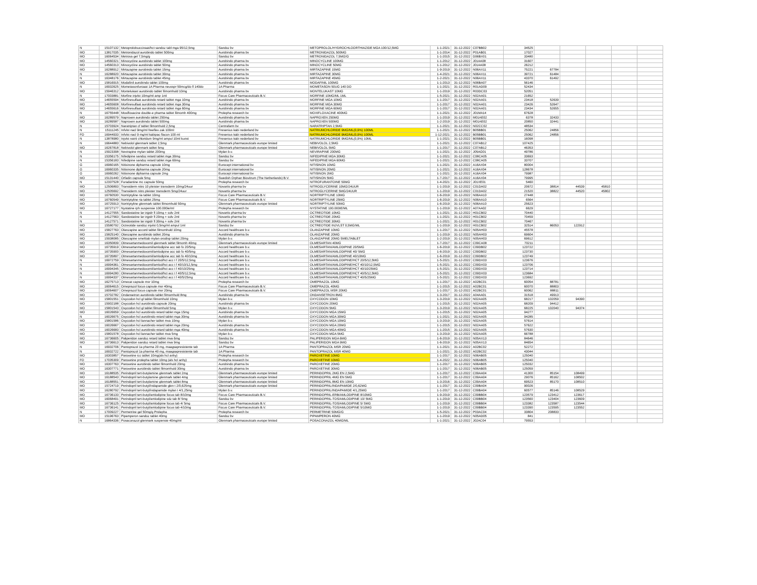| N | 15107132 | Metoprololsuccinaat/hct sandoz tabl mga 95/12,5mg | Sandoz bv | METOPROLOL/HYDROCHLOORTHIAZIDE MGA 100/12,5MG | 1-1-2021 | 31-12-2022 | C07BB02 | 34525 | | | | | |
| MO | 13817035 | Metronidazol aurobindo tablet 500mg | Aurobindo pharma bv | METRONIDAZOL 500MG | 1-1-2014 | 31-12-2022 | P01AB01 | 17027 | | | | | |
| MO | 16064534 | Metrosa gel 7,5mg/g | Sandoz bv | METRONIDAZOL 7,5MG/G | 1-1-2015 | 31-12-2022 | D06BX01 | 33480 | | | | | |
| MO | 14560321 | Minocycline aurobindo tablet 100mg | Aurobindo pharma bv | MINOCYCLINE 100MG | 1-1-2012 | 31-12-2022 | J01AA08 | 31607 | | | | | |
| MO | 14560313 | Minocycline aurobindo tablet 50mg | Aurobindo pharma bv | MINOCYCLINE 50MG | 1-1-2012 | 31-12-2022 | J01AA08 | 26212 | | | | | |
| MO | 16288912 | Mirtazapine aurobindo tablet 15mg | Aurobindo pharma bv | MIRTAZAPINE 15MG | 1-9-2019 | 31-12-2022 | N06AX11 | 75221 | 67784 | | | | |
| N | 16288920 | Mirtazapine aurobindo tablet 30mg | Aurobindo pharma bv | MIRTAZAPINE 30MG | 1-4-2021 | 31-12-2022 | N06AX11 | 39721 | 61484 | | | | |
| N | 16348176 | Mirtazapine aurobindo tablet 45mg | Aurobindo pharma bv | MIRTAZAPINE 45MG | 1-2-2021 | 31-12-2022 | N06AX11 | 43370 | 61492 | | | | |
| MO | 15816915 | Modafinil aurobindo tablet 100mg | Aurobindo pharma bv | MODAFINIL 100MG | 1-1-2013 | 31-12-2022 | N06BA07 | 56146 | | | | | |
| N | 16932625 | Mometasonfuroaat 1A Pharma neusspr 50mcg/do fl 140do | 1A Pharma | MOMETASON 50UG 140 DO | 1-1-2021 | 31-12-2022 | R01AD09 | 52434 | | | | | |
| MO | 15946312 | Montelukast aurobindo tablet filmomhuld 10mg | Aurobindo pharma bv | MONTELUKAST 10MG | 1-1-2019 | 31-12-2022 | R03DC03 | 52051 | | | | | |
| N | 17003881 | Morfine injvlst 10mg/ml amp 1ml | Focus Care Pharmaceuticals B.V. | MORFINE 10MG/ML 1ML | 1-5-2021 | 31-12-2022 | N02AA01 | 21652 | | | | | |
| MO | 14655594 | Morfinesulfaat aurobindo retard tablet mga 10mg | Aurobindo pharma bv | MORFINE MGA 10MG | 1-1-2017 | 31-12-2022 | N02AA01 | 23418 | 52639 | | | | |
| MO | 14655608 | Morfinesulfaat aurobindo retard tablet mga 30mg | Aurobindo pharma bv | MORFINE MGA 30MG | 1-1-2017 | 31-12-2022 | N02AA01 | 23426 | 52647 | | | | |
| MO | 14655616 | Morfinesulfaat aurobindo retard tablet mga 60mg | Aurobindo pharma bv | MORFINE MGA 60MG | 1-1-2017 | 31-12-2022 | N02AA01 | 23434 | 52655 | | | | |
| N | 16755448 | Moxifloxacine double-e pharma tablet filmomh 400mg | Prolepha research bv | MOXIFLOXACINE 400MG | 1-1-2021 | 31-12-2022 | J01MA14 | 67628 | | | | | |
| MO | 16289579 | Naproxen aurobindo tablet 250mg | Aurobindo pharma bv | NAPROXEN 250MG | 1-1-2019 | 31-12-2022 | M01AE02 | 6378 | 32433 | | | | |
| MO | 16289587 | Naproxen aurobindo tablet 500mg | Aurobindo pharma bv | NAPROXEN 500MG | 1-2-2019 | 31-12-2022 | M01AE02 | 20850 | 32441 | | | | |
| N | 15703924 | Naratriptan cf tablet filmomhuld 2,5mg | Centrafarm bv | NARATRIPTAN 2,5MG | 1-1-2021 | 31-12-2022 | N02CC02 | 48534 | | | | | |
| N | 15111245 | Infvlst nacl 9mg/ml freeflex zak 100ml | Fresenius kabi nederland bv | NATRIUMCHLORIDE 9MG/ML(0,9%) 100ML | 1-1-2021 | 31-12-2022 | B05BB01 | 25062 | 24856 | | | | |
| FO | 16944933 | Infvlst nacl 9 mg/ml kabipac flacon 100 ml | Fresenius kabi nederland bv | NATRIUMCHLORIDE 9MG/ML(0,9%) 100ML | 1-12-2021 | 31-12-2022 | B05BB01 | 25062 | 24856 | | | | |
| N | 13878980 | Injvlst natrii chloridum 9mg/ml ampul 10ml kunst | Fresenius kabi nederland bv | NATRIUMCHLORIDE 9MG/ML(0,9%) 10ML | 1-1-2021 | 31-12-2022 | B05BB01 | 16098 | | | | | |
| N | 16644883 | Nebivolol glenmark tablet 2,5mg | Glenmark pharmaceuticals europe limited | NEBIVOLOL 2,5MG | 1-1-2021 | 31-12-2022 | C07AB12 | 107425 | | | | | |
| MO | 16267818 | Nebivolol glenmark tablet 5mg | Glenmark pharmaceuticals europe limited | NEBIVOLOL 5MG | 1-1-2017 | 31-12-2022 | C07AB12 | 46353 | | | | | |
| N | 15923398 | Nevirapine mylan tablet 200mg | Mylan b.v. | NEVIRAPINE 200MG | 1-1-2021 | 31-12-2022 | J05AG01 | 49786 | | | | | |
| N | 15356175 | Nifedipine sandoz retard tablet mga 30mg | Sandoz bv | NIFEDIPINE MGA 30MG | 1-1-2021 | 31-12-2022 | C08CA05 | 33693 | | | | | |
| N | 15356183 | Nifedipine sandoz retard tablet mga 60mg | Sandoz bv | NIFEDIPINE MGA 60MG | 1-1-2021 | 31-12-2022 | C08CA05 | 33707 | | | | | |
| G | 16960165 | Nitisinone dipharma capsule 10mg | Eurocept international bv | NITISINON 10MG | 1-1-2021 | 31-12-2022 | A16AX04 | 80004 | | | | | |
| G | 16960335 | Nitisinone dipharma capsule 20mg | Eurocept international bv | NITISINON 20MG | 1-1-2021 | 31-12-2022 | A16AX04 | 128678 | | | | | |
| G | 16960262 | Nitisinone dipharma capsule 2mg | Eurocept international bv | NITISINON 2MG | 1-1-2021 | 31-12-2022 | A16AX04 | 79987 | | | | | |
| MO | 15131440 | Orfadin capsule 5mg | Swedish Orphan Biovitrum (The Netherlands) B.V. | NITISINON 5MG | 1-7-2017 | 31-12-2022 | A16AX04 | 79995 | | | | | |
| N | 12337528 | Furadantine mc capsule 50mg | Prolepha research bv | NITROFURANTOINE 50MG | 1-4-2021 | 31-12-2022 | J01XE01 | 5460 | | | | | |
| MO | 12506893 | Transiderm nitro 10 pleister transderm 10mg/24uur | Novartis pharma bv | NITROGLYCERINE 10MG/24UUR | 1-1-2019 | 31-12-2022 | C01DA02 | 20672 | 38814 | 44539 | 45810 | | |
| MO | 12505692 | Transiderm nitro pleister transderm 5mg/24uur | Novartis pharma bv | NITROGLYCERINE 5MG/24UUR | 1-1-2019 | 31-12-2022 | C01DA02 | 21520 | 38822 | 44520 | 45802 | | |
| MO | 16760530 | Nortriptyline ria tablet 10mg | Focus Care Pharmaceuticals B.V. | NORTRIPTYLINE 10MG | 1-6-2019 | 31-12-2022 | N06AA10 | 27448 | | | | | |
| MO | 16760549 | Nortriptyline ria tablet 25mg | Focus Care Pharmaceuticals B.V. | NORTRIPTYLINE 25MG | 1-6-2019 | 31-12-2022 | N06AA10 | 6564 | | | | | |
| MO | 16725913 | Nortriptyline glenmark tablet filmomhuld 50mg | Glenmark pharmaceuticals europe limited | NORTRIPTYLINE 50MG | 1-6-2019 | 31-12-2022 | N06AA10 | 25623 | | | | | |
| MO | 16727177 | Nystatine rph suspensie 100.000ie/ml | Prolepha research bv | NYSTATINE 100.000IE/ML | 1-1-2019 | 31-12-2022 | A07AA02 | 6629 | | | | | |
| N | 14127555 | Sandostatine lar injpdr fl 10mg + solv 2ml | Novartis pharma bv | OCTREOTIDE 10MG | 1-1-2021 | 31-12-2022 | H01CB02 | 70440 | | | | | |
| N | 14127563 | Sandostatine lar injpdr fl 20mg + solv 2ml | Novartis pharma bv | OCTREOTIDE 20MG | 1-1-2021 | 31-12-2022 | H01CB02 | 70459 | | | | | |
| N | 14127571 | Sandostatine lar injpdr fl 30mg + solv 2ml | Novartis pharma bv | OCTREOTIDE 30MG | 1-1-2021 | 31-12-2022 | H01CB02 | 70467 | | | | | |
| MO | 15580792 | Octreotide sandoz injvlst 0,5mg/ml ampul 1ml | Sandoz bv | OCTREOTIDE INJVLST 0,5MG/ML | 1-1-2019 | 31-12-2022 | H01CB02 | 32514 | 86053 | 122912 | | | |
| MO | 15827763 | Olanzapine accord tablet filmomhuld 10mg | Accord healthcare b.v. | OLANZAPINE 10MG | 1-1-2017 | 31-12-2022 | N05AH03 | 45578 | | | | | |
| MO | 15825140 | Olanzapine aurobindo tablet 20mg | Aurobindo pharma bv | OLANZAPINE 20MG | 1-1-2019 | 31-12-2022 | N05AH03 | 69604 | | | | | |
| MO | 15938085 | Olanzapine smelttab mylan orodisp tablet 20mg | Mylan b.v. | OLANZAPINE 20MG SMELTABLET | 1-2-2019 | 31-12-2022 | N05AH03 | 69612 | | | | | |
| MO | 16350839 | Olmesartanmedoxomil glenmark tablet filmomh 40mg | Glenmark pharmaceuticals europe limited | OLMESARTAN 40MG | 1-7-2017 | 31-12-2022 | C09CA08 | 70211 | | | | | |
| MO | 16735919 | Olmesartanmedoxomil/amlodipine acc tab fo 20/5mg | Accord healthcare b.v. | OLMESARTAN/AMLODIPINE 20/5MG | 1-6-2019 | 31-12-2022 | C09DB02 | 123722 | | | | | |
| MO | 16735900 | Olmesartanmedoxomil/amlodipine acc tab fo 40/5mg | Accord healthcare b.v. | OLMESARTAN/AMLODIPINE 40/ 5MG | 1-6-2019 | 31-12-2022 | C09DB02 | 123730 | | | | | |
| MO | 16735897 | Olmesartanmedoxomil/amlodipine acc tab fo 40/10mg | Accord healthcare b.v. | OLMESARTAN/AMLODIPINE 40/10MG | 1-6-2019 | 31-12-2022 | C09DB02 | 123749 | | | | | |
| N | 16972759 | Olmesartanmedoxomil/amlod/hct acc t f 20/5/12,5mg | Accord healthcare b.v. | OLMESARTAN/AMLODIPINE/HCT 20/5/12,5MG | 1-5-2021 | 31-12-2022 | C09DX03 | 123676 | | | | | |
| N | 16994361 | Olmesartanmedoxomil/amlod/hct acc t f 40/10/12,5mg | Accord healthcare b.v. | OLMESARTAN/AMLODIPINE/HCT 40/10/12,5MG | 1-5-2021 | 31-12-2022 | C09DX03 | 123706 | | | | | |
| N | 16994345 | Olmesartanmedoxomil/amlod/hct acc t f 40/10/25mg | Accord healthcare b.v. | OLMESARTAN/AMLODIPINE/HCT 40/10/25MG | 1-5-2021 | 31-12-2022 | C09DX03 | 123714 | | | | | |
| N | 16994280 | Olmesartanmedoxomil/amlod/hct acc t f 40/5/12,5mg | Accord healthcare b.v. | OLMESARTAN/AMLODIPINE/HCT 40/5/12,5MG | 1-5-2021 | 31-12-2022 | C09DX03 | 123684 | | | | | |
| N | 16994337 | Olmesartanmedoxomil/amlod/hct acc t f 40/5/25mg | Accord healthcare b.v. | OLMESARTAN/AMLODIPINE/HCT 40/5/25MG | 1-5-2021 | 31-12-2022 | C09DX03 | 123692 | | | | | |
| MO | 16275713 | Omecat capsule msr 10mg | Prolepha research bv | OMEPRAZOL 10MG | 1-1-2017 | 31-12-2022 | A02BC01 | 60054 | 88781 | | | | |
| MO | 16064615 | Omeprazol focus capsule msr 40mg | Focus Care Pharmaceuticals B.V. | OMEPRAZOL 40MG | 1-1-2015 | 31-12-2022 | A02BC01 | 60070 | 88803 | | | | |
| MO | 16064607 | Omeprazol focus capsule msr 20mg | Focus Care Pharmaceuticals B.V. | OMEPRAZOL MSR 20MG | 1-1-2017 | 31-12-2022 | A02BC01 | 60062 | 88811 | | | | |
| MO | 15702782 | Ondansetron aurobindo tablet filmomhuld 8mg | Aurobindo pharma bv | ONDANSETRON 8MG | 1-3-2017 | 31-12-2022 | A04AA01 | 31518 | 49913 | | | | |
| MO | 15801551 | Oxycodon hcl gl tablet filmomhuld 10mg | Mylan b.v. | OXYCODON 10MG | 1-3-2019 | 31-12-2022 | N02AA05 | 68217 | 102059 | 94390 | | | |
| MO | 15902188 | Oxycodon hcl aurobindo capsule 20mg | Aurobindo pharma bv | OXYCODON 20MG | 1-1-2015 | 31-12-2022 | N02AA05 | 68209 | 94412 | | | | |
| MO | 15801543 | Oxycodon hcl gl tablet filmomhuld 5mg | Mylan b.v. | OXYCODON 5MG | 1-3-2019 | 31-12-2022 | N02AA05 | 68225 | 102040 | 94374 | | | |
| MO | 16026659 | Oxycodon hcl aurobindo retard tablet mga 15mg | Aurobindo pharma bv | OXYCODON MGA 15MG | 1-1-2015 | 31-12-2022 | N02AA05 | 94277 | | | | | |
| N | 16026675 | Oxycodon hcl aurobindo retard tablet mga 30mg | Aurobindo pharma bv | OXYCODON MGA 30MG | 1-1-2021 | 31-12-2022 | N02AA05 | 94285 | | | | | |
| MO | 15801586 | Oxycodon hcl lannacher tablet mva 10mg | Mylan b.v. | OXYCODON MGA 10MG | 1-3-2019 | 31-12-2022 | N02AA05 | 57614 | | | | | |
| MO | 16026667 | Oxycodon hcl aurobindo retard tablet mga 20mg | Aurobindo pharma bv | OXYCODON MGA 20MG | 1-1-2015 | 31-12-2022 | N02AA05 | 57622 | | | | | |
| MO | 16026683 | Oxycodon hcl aurobindo retard tablet mga 40mg | Aurobindo pharma bv | OXYCODON MGA 40MG | 1-1-2015 | 31-12-2022 | N02AA05 | 57630 | | | | | |
| MO | 15801578 | Oxycodon hcl lannacher tablet mva 5mg | Mylan b.v. | OXYCODON MGA 5MG | 1-3-2019 | 31-12-2022 | N02AA05 | 66788 | | | | | |
| MO | 16736605 | Paliperidon sandoz retard tablet mva 6mg | Sandoz bv | PALIPERIDON MGA 6MG | 1-6-2019 | 31-12-2022 | N05AX13 | 84646 | | | | | |
| MO | 16736613 | Paliperidon sandoz retard tablet mva 9mg | Sandoz bv | PALIPERIDON MGA 9MG | 1-6-2019 | 31-12-2022 | N05AX13 | 84654 | | | | | |
| N | 16932706 | Pantoprazol 1a pharma 20 mg, maagsapresistente tab | 1A Pharma | PANTOPRAZOL MSR 20MG | 1-1-2021 | 31-12-2022 | A02BC02 | 52272 | | | | | |
| N | 16932722 | Pantoprazol 1a pharma 40 mg, maagsapresistente tab | 1A Pharma | PANTOPRAZOL MSR 40MG | 1-1-2021 | 31-12-2022 | A02BC02 | 43044 | | | | | |
| MO | 16303857 | Paroxetine icc tablet 10mg(als hcl anhy) | Prolepha research bv | PAROXETINE 10MG | 1-1-2017 | 31-12-2022 | N06AB05 | 125040 | | | | | |
| FO | 17035309 | Paroxetine prolepha tablet 10mg (als hcl anhy) | Prolepha research bv | PAROXETINE 10MG | 1-4-2022 | 31-12-2022 | N06AB05 | 125040 | | | | | |
| MO | 16307763 | Paroxetine aurobindo tablet filmomhuld 20mg | Aurobindo pharma bv | PAROXETINE 20MG | 1-1-2017 | 31-12-2022 | N06AB05 | 125032 | | | | | |
| MO | 16307771 | Paroxetine aurobindo tablet filmomhuld 30mg | Aurobindo pharma bv | PAROXETINE 30MG | 1-1-2017 | 31-12-2022 | N06AB05 | 125059 | | | | | |
| MO | 16188535 | Perindopril tert-butylamine glenmark tablet 2mg | Glenmark pharmaceuticals europe limited | PERINDOPRIL 2MG EN 2,5MG | 1-1-2017 | 31-12-2022 | C09AA04 | 41300 | 85154 | 108499 | | | |
| MO | 16188543 | Perindopril tert-butylamine glenmark tablet 4mg | Glenmark pharmaceuticals europe limited | PERINDOPRIL 4MG EN 5MG | 1-1-2017 | 31-12-2022 | C09AA04 | 29076 | 85162 | 108502 | | | |
| MO | 16188551 | Perindopril tert-butylamine glenmark tablet 8mg | Glenmark pharmaceuticals europe limited | PERINDOPRIL 8MG EN 10MG | 1-3-2016 | 31-12-2022 | C09AA04 | 69523 | 85170 | 108510 | | | |
| MO | 15724719 | Perindopril tert-butyl/indapamide glen t 2/0,625mg | Glenmark pharmaceuticals europe limited | PERINDOPRIL/INDAPAMIDE 2/0,62MG | 1-1-2017 | 31-12-2022 | C09BA04 | 90026 | | | | | |
| MO | 16280792 | Perindopril tert-butyl/indapamide mylan t 4/1,25mg | Mylan b.v. | PERINDOPRIL/INDAPAMIDE 4/1,25MG | 1-1-2017 | 31-12-2022 | C09BA04 | 60577 | 85146 | 108529 | | | |
| MO | 16736133 | Perindopril tert-butyl/amlodipine focus tab 8/10mg | Focus Care Pharmaceuticals B.V. | PERINDOPRIL-ERB/AMLODIPINE 8/10MG | 1-9-2019 | 31-12-2022 | C09BB04 | 123579 | 123412 | 123617 | | | |
| MO | 16068491 | Perindopril tert-butyl/amlodipine sdz tab 8/ 5mg | Sandoz bv | PERINDOPRIL-TOS/AMLODIPINE 10/ 5MG | 1-1-2019 | 31-12-2022 | C09BB04 | 123560 | 123404 | 123609 | | | |
| MO | 16736125 | Perindopril tert-butyl/amlodipine focus tab 4/ 5mg | Focus Care Pharmaceuticals B.V. | PERINDOPRIL-TOS/AMLODIPINE 5/ 5MG | 1-1-2019 | 31-12-2022 | C09BB04 | 123382 | 123587 | 123544 | | | |
| MO | 16736141 | Perindopril tert-butyl/amlodipine focus tab 4/10mg | Focus Care Pharmaceuticals B.V. | PERINDOPRIL-TOS/AMLODIPINE 5/10MG | 1-1-2019 | 31-12-2022 | C09BB04 | 123390 | 123595 | 123552 | | | |
| N | 17009227 | Permetrine gel 50mg/g Prolepha | Prolepha research bv | PERMETRINE 50MG/G | 1-5-2021 | 31-12-2022 | P03AC04 | 33804 | 208833 | | | | |
| MO | 15196763 | Pipamperon sandoz tablet 40mg | Sandoz bv | PIPAMPERON 40MG | 1-1-2019 | 31-12-2022 | N05AD05 | 841 | | | | | |
| N | 16864336 | Posaconazol glenmark suspensie 40mg/ml | Glenmark pharmaceuticals europe limited | POSACONAZOL 40MG/ML | 1-1-2021 | 31-12-2022 | J02AC04 | 79553 | | | | | |